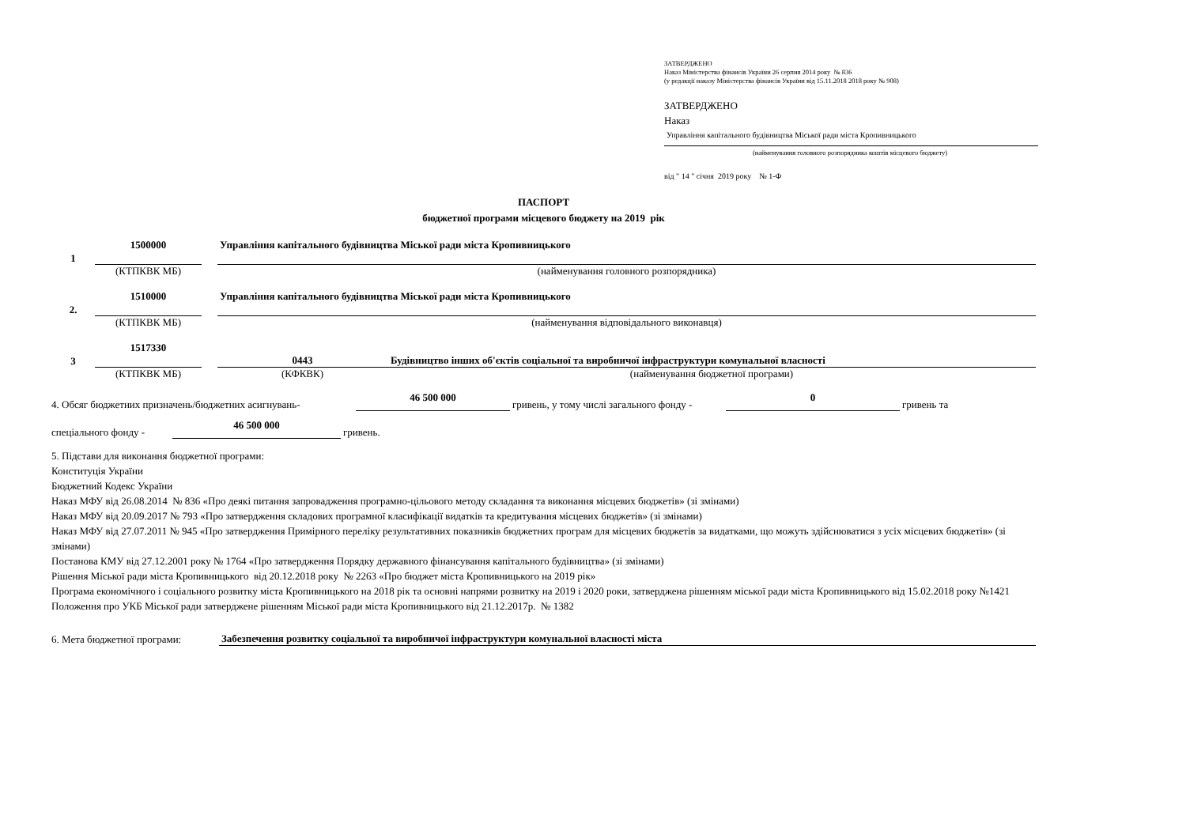ЗАТВЕРДЖЕНО
Наказ Міністерства фінансів України 26 серпня 2014 року № 836
(у редакції наказу Міністерства фінансів України від 15.11.2018 2018 року № 908)
ЗАТВЕРДЖЕНО
Наказ
Управління капітального будівництва Міської ради міста Кропивницького
(найменування головного розпорядника коштів місцевого бюджету)
від " 14 " січня 2019 року № 1-Ф
ПАСПОРТ
бюджетної програми місцевого бюджету на 2019 рік
1
1500000
Управління капітального будівництва Міської ради міста Кропивницького
(КТПКВК МБ)
(найменування головного розпорядника)
2.
1510000
Управління капітального будівництва Міської ради міста Кропивницького
(КТПКВК МБ)
(найменування відповідального виконавця)
3
1517330
0443 Будівництво інших об'єктів соціальної та виробничої інфраструктури комунальної власності
(КТПКВК МБ)
(КФКВК)
(найменування бюджетної програми)
4. Обсяг бюджетних призначень/бюджетних асигнувань-
46 500 000
гривень, у тому числі загального фонду -
0
гривень та
спеціального фонду -
46 500 000
гривень.
5. Підстави для виконання бюджетної програми:
Конституція України
Бюджетний Кодекс України
Наказ МФУ від 26.08.2014 № 836 «Про деякі питання запровадження програмно-цільового методу складання та виконання місцевих бюджетів» (зі змінами)
Наказ МФУ від 20.09.2017 № 793 «Про затвердження складових програмної класифікації видатків та кредитування місцевих бюджетів» (зі змінами)
Наказ МФУ від 27.07.2011 № 945 «Про затвердження Примірного переліку результативних показників бюджетних програм для місцевих бюджетів за видатками, що можуть здійснюватися з усіх місцевих бюджетів» (зі змінами)
Постанова КМУ від 27.12.2001 року № 1764 «Про затвердження Порядку державного фінансування капітального будівництва» (зі змінами)
Рішення Міської ради міста Кропивницького від 20.12.2018 року № 2263 «Про бюджет міста Кропивницького на 2019 рік»
Програма економічного і соціального розвитку міста Кропивницького на 2018 рік та основні напрями розвитку на 2019 і 2020 роки, затверджена рішенням міської ради міста Кропивницького від 15.02.2018 року №1421
Положення про УКБ Міської ради затверджене рішенням Міської ради міста Кропивницького від 21.12.2017р. № 1382
6. Мета бюджетної програми:
Забезпечення розвитку соціальної та виробничої інфраструктури комунальної власності міста